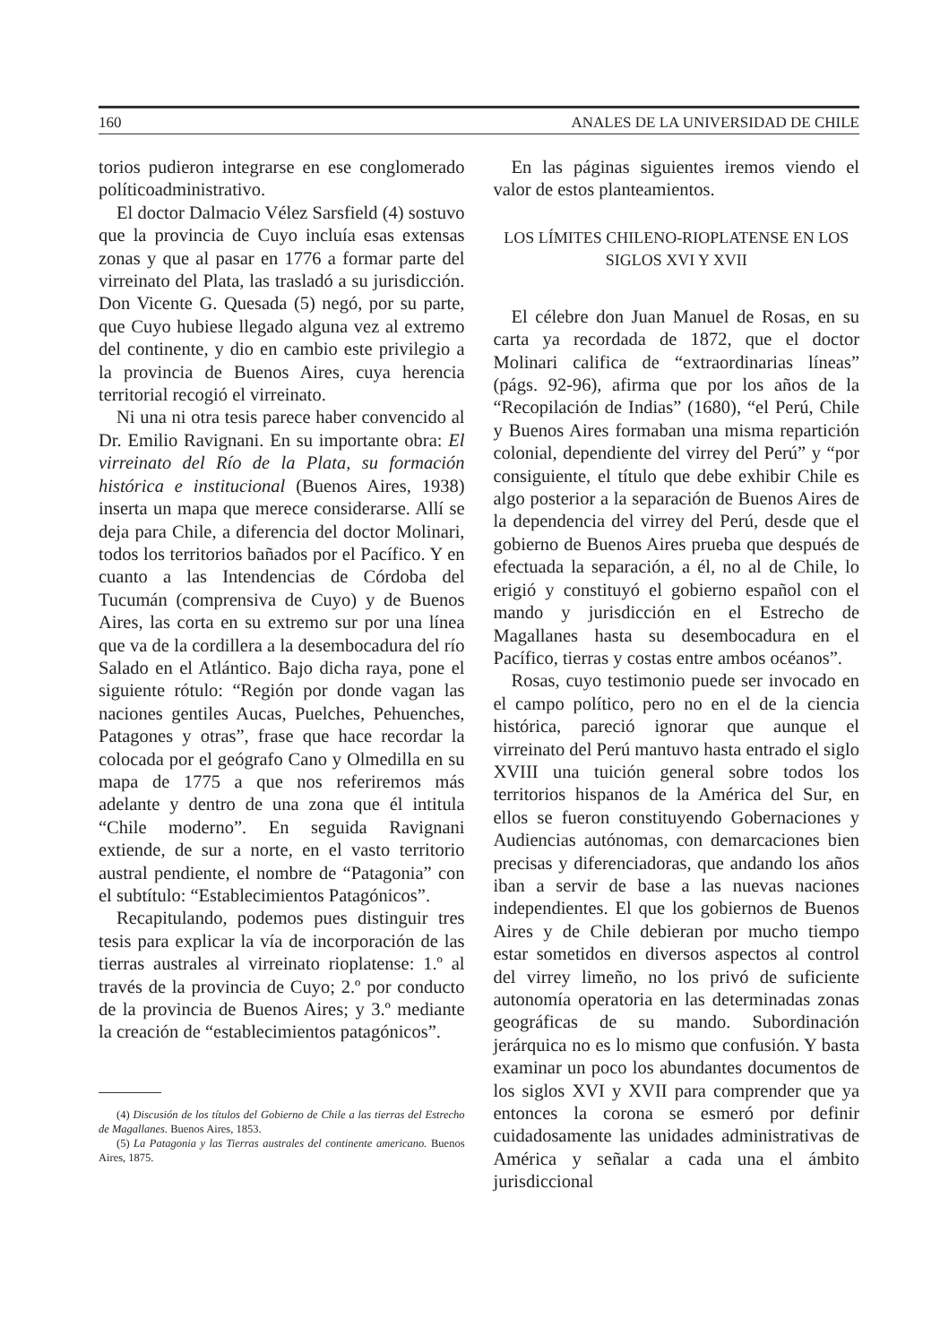160 ANALES DE LA UNIVERSIDAD DE CHILE
torios pudieron integrarse en ese conglomerado políticoadministrativo.
El doctor Dalmacio Vélez Sarsfield (4) sostuvo que la provincia de Cuyo incluía esas extensas zonas y que al pasar en 1776 a formar parte del virreinato del Plata, las trasladó a su jurisdicción. Don Vicente G. Quesada (5) negó, por su parte, que Cuyo hubiese llegado alguna vez al extremo del continente, y dio en cambio este privilegio a la provincia de Buenos Aires, cuya herencia territorial recogió el virreinato.
Ni una ni otra tesis parece haber convencido al Dr. Emilio Ravignani. En su importante obra: El virreinato del Río de la Plata, su formación histórica e institucional (Buenos Aires, 1938) inserta un mapa que merece considerarse. Allí se deja para Chile, a diferencia del doctor Molinari, todos los territorios bañados por el Pacífico. Y en cuanto a las Intendencias de Córdoba del Tucumán (comprensiva de Cuyo) y de Buenos Aires, las corta en su extremo sur por una línea que va de la cordillera a la desembocadura del río Salado en el Atlántico. Bajo dicha raya, pone el siguiente rótulo: “Región por donde vagan las naciones gentiles Aucas, Puelches, Pehuenches, Patagones y otras”, frase que hace recordar la colocada por el geógrafo Cano y Olmedilla en su mapa de 1775 a que nos referiremos más adelante y dentro de una zona que él intitula “Chile moderno”. En seguida Ravignani extiende, de sur a norte, en el vasto territorio austral pendiente, el nombre de “Patagonia” con el subtítulo: “Establecimientos Patagónicos”.
Recapitulando, podemos pues distinguir tres tesis para explicar la vía de incorporación de las tierras australes al virreinato rioplatense: 1.º al través de la provincia de Cuyo; 2.º por conducto de la provincia de Buenos Aires; y 3.º mediante la creación de “establecimientos patagónicos”.
(4) Discusión de los títulos del Gobierno de Chile a las tierras del Estrecho de Magallanes. Buenos Aires, 1853.
(5) La Patagonia y las Tierras australes del continente americano. Buenos Aires, 1875.
En las páginas siguientes iremos viendo el valor de estos planteamientos.
LOS LÍMITES CHILENO-RIOPLATENSE EN LOS SIGLOS XVI Y XVII
El célebre don Juan Manuel de Rosas, en su carta ya recordada de 1872, que el doctor Molinari califica de “extraordinarias líneas” (págs. 92-96), afirma que por los años de la “Recopilación de Indias” (1680), “el Perú, Chile y Buenos Aires formaban una misma repartición colonial, dependiente del virrey del Perú” y “por consiguiente, el título que debe exhibir Chile es algo posterior a la separación de Buenos Aires de la dependencia del virrey del Perú, desde que el gobierno de Buenos Aires prueba que después de efectuada la separación, a él, no al de Chile, lo erigió y constituyó el gobierno español con el mando y jurisdicción en el Estrecho de Magallanes hasta su desembocadura en el Pacífico, tierras y costas entre ambos océanos”.
Rosas, cuyo testimonio puede ser invocado en el campo político, pero no en el de la ciencia histórica, pareció ignorar que aunque el virreinato del Perú mantuvo hasta entrado el siglo XVIII una tuición general sobre todos los territorios hispanos de la América del Sur, en ellos se fueron constituyendo Gobernaciones y Audiencias autónomas, con demarcaciones bien precisas y diferenciadoras, que andando los años iban a servir de base a las nuevas naciones independientes. El que los gobiernos de Buenos Aires y de Chile debieran por mucho tiempo estar sometidos en diversos aspectos al control del virrey limeño, no los privó de suficiente autonomía operatoria en las determinadas zonas geográficas de su mando. Subordinación jerárquica no es lo mismo que confusión. Y basta examinar un poco los abundantes documentos de los siglos XVI y XVII para comprender que ya entonces la corona se esmeró por definir cuidadosamente las unidades administrativas de América y señalar a cada una el ámbito jurisdiccional